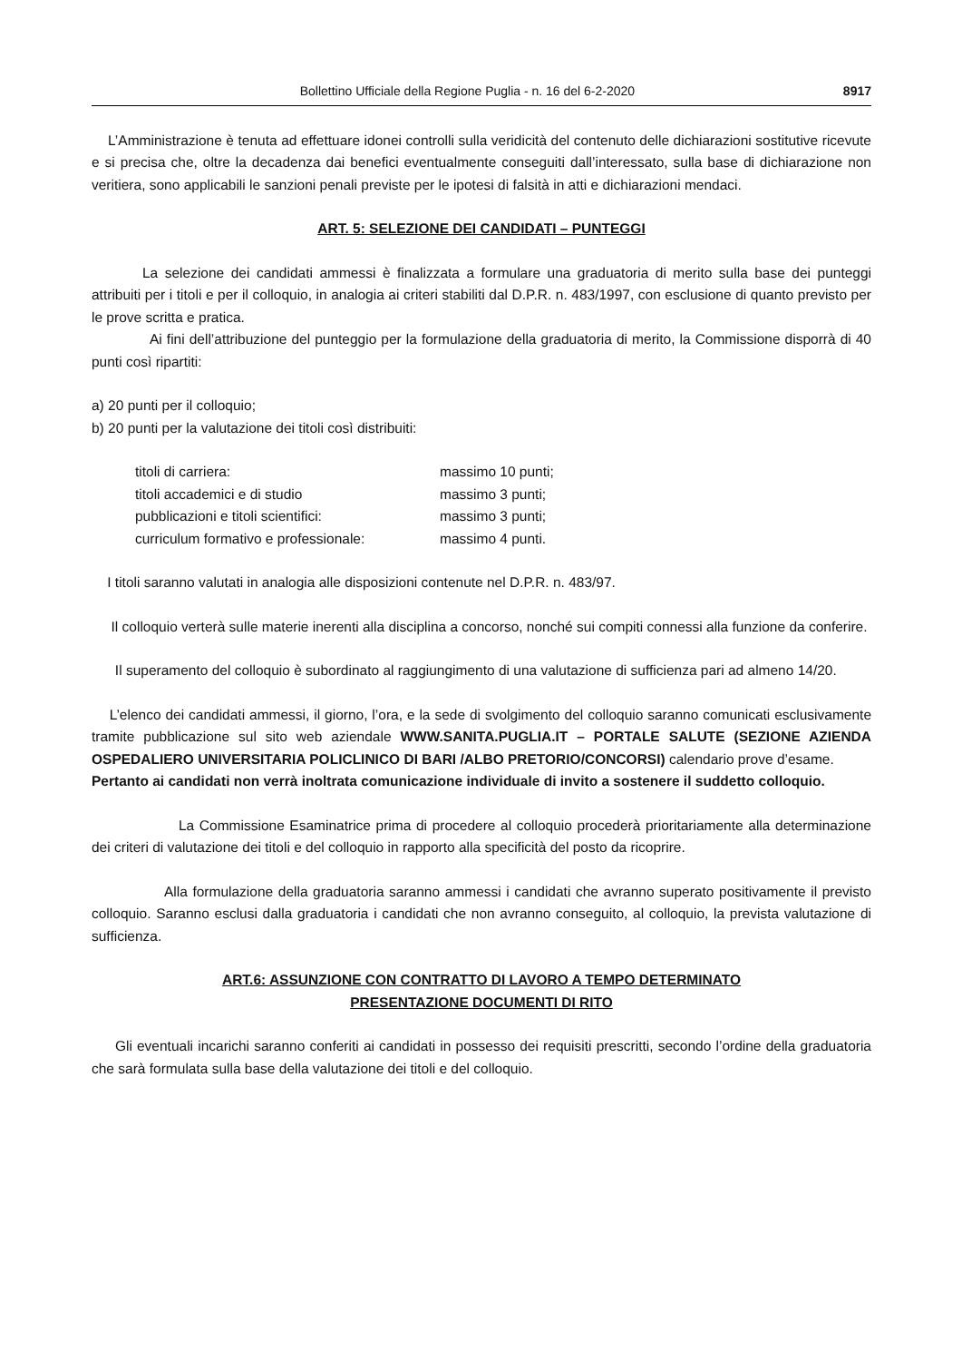Bollettino Ufficiale della Regione Puglia - n. 16 del 6-2-2020 8917
L’Amministrazione è tenuta ad effettuare idonei controlli sulla veridicità del contenuto delle dichiarazioni sostitutive ricevute e si precisa che, oltre la decadenza dai benefici eventualmente conseguiti dall’interessato, sulla base di dichiarazione non veritiera, sono applicabili le sanzioni penali previste per le ipotesi di falsità in atti e dichiarazioni mendaci.
ART. 5: SELEZIONE DEI CANDIDATI – PUNTEGGI
La selezione dei candidati ammessi è finalizzata a formulare una graduatoria di merito sulla base dei punteggi attribuiti per i titoli e per il colloquio, in analogia ai criteri stabiliti dal D.P.R. n. 483/1997, con esclusione di quanto previsto per le prove scritta e pratica.
Ai fini dell’attribuzione del punteggio per la formulazione della graduatoria di merito, la Commissione disporrà di 40 punti così ripartiti:
a) 20 punti per il colloquio;
b) 20 punti per la valutazione dei titoli così distribuiti:
titoli di carriera: massimo 10 punti;
titoli accademici e di studio massimo 3 punti;
pubblicazioni e titoli scientifici: massimo 3 punti;
curriculum formativo e professionale: massimo 4 punti.
I titoli saranno valutati in analogia alle disposizioni contenute nel D.P.R. n. 483/97.
Il colloquio verterà sulle materie inerenti alla disciplina a concorso, nonché sui compiti connessi alla funzione da conferire.
Il superamento del colloquio è subordinato al raggiungimento di una valutazione di sufficienza pari ad almeno 14/20.
L’elenco dei candidati ammessi, il giorno, l’ora, e la sede di svolgimento del colloquio saranno comunicati esclusivamente tramite pubblicazione sul sito web aziendale WWW.SANITA.PUGLIA.IT – PORTALE SALUTE (SEZIONE AZIENDA OSPEDALIERO UNIVERSITARIA POLICLINICO DI BARI /ALBO PRETORIO/CONCORSI) calendario prove d’esame.
Pertanto ai candidati non verrà inoltrata comunicazione individuale di invito a sostenere il suddetto colloquio.
La Commissione Esaminatrice prima di procedere al colloquio procederà prioritariamente alla determinazione dei criteri di valutazione dei titoli e del colloquio in rapporto alla specificità del posto da ricoprire.
Alla formulazione della graduatoria saranno ammessi i candidati che avranno superato positivamente il previsto colloquio. Saranno esclusi dalla graduatoria i candidati che non avranno conseguito, al colloquio, la prevista valutazione di sufficienza.
ART.6: ASSUNZIONE CON CONTRATTO DI LAVORO A TEMPO DETERMINATO
PRESENTAZIONE DOCUMENTI DI RITO
Gli eventuali incarichi saranno conferiti ai candidati in possesso dei requisiti prescritti, secondo l’ordine della graduatoria che sarà formulata sulla base della valutazione dei titoli e del colloquio.